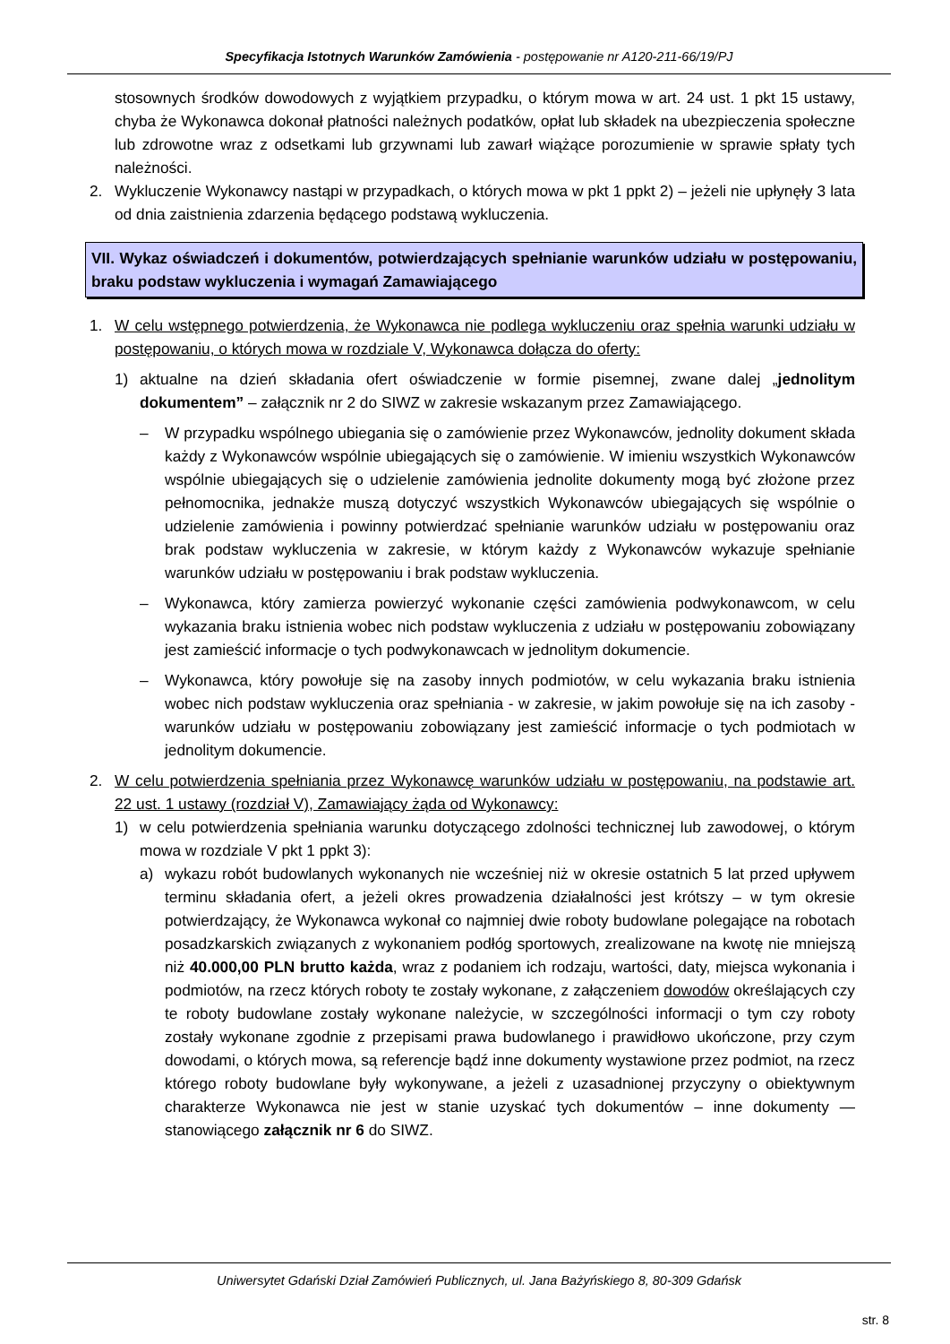Specyfikacja Istotnych Warunków Zamówienia - postępowanie nr A120-211-66/19/PJ
stosownych środków dowodowych z wyjątkiem przypadku, o którym mowa w art. 24 ust. 1 pkt 15 ustawy, chyba że Wykonawca dokonał płatności należnych podatków, opłat lub składek na ubezpieczenia społeczne lub zdrowotne wraz z odsetkami lub grzywnami lub zawarł wiążące porozumienie w sprawie spłaty tych należności.
2. Wykluczenie Wykonawcy nastąpi w przypadkach, o których mowa w pkt 1 ppkt 2) – jeżeli nie upłynęły 3 lata od dnia zaistnienia zdarzenia będącego podstawą wykluczenia.
VII. Wykaz oświadczeń i dokumentów, potwierdzających spełnianie warunków udziału w postępowaniu, braku podstaw wykluczenia i wymagań Zamawiającego
1. W celu wstępnego potwierdzenia, że Wykonawca nie podlega wykluczeniu oraz spełnia warunki udziału w postępowaniu, o których mowa w rozdziale V, Wykonawca dołącza do oferty:
1) aktualne na dzień składania ofert oświadczenie w formie pisemnej, zwane dalej „jednolitym dokumentem” – załącznik nr 2 do SIWZ w zakresie wskazanym przez Zamawiającego.
– W przypadku wspólnego ubiegania się o zamówienie przez Wykonawców, jednolity dokument składa każdy z Wykonawców wspólnie ubiegających się o zamówienie. W imieniu wszystkich Wykonawców wspólnie ubiegających się o udzielenie zamówienia jednolite dokumenty mogą być złożone przez pełnomocnika, jednakże muszą dotyczyć wszystkich Wykonawców ubiegających się wspólnie o udzielenie zamówienia i powinny potwierdzać spełnianie warunków udziału w postępowaniu oraz brak podstaw wykluczenia w zakresie, w którym każdy z Wykonawców wykazuje spełnianie warunków udziału w postępowaniu i brak podstaw wykluczenia.
– Wykonawca, który zamierza powierzyć wykonanie części zamówienia podwykonawcom, w celu wykazania braku istnienia wobec nich podstaw wykluczenia z udziału w postępowaniu zobowiązany jest zamieścić informacje o tych podwykonawcach w jednolitym dokumencie.
– Wykonawca, który powołuje się na zasoby innych podmiotów, w celu wykazania braku istnienia wobec nich podstaw wykluczenia oraz spełniania - w zakresie, w jakim powołuje się na ich zasoby - warunków udziału w postępowaniu zobowiązany jest zamieścić informacje o tych podmiotach w jednolitym dokumencie.
2. W celu potwierdzenia spełniania przez Wykonawcę warunków udziału w postępowaniu, na podstawie art. 22 ust. 1 ustawy (rozdział V), Zamawiający żąda od Wykonawcy:
1) w celu potwierdzenia spełniania warunku dotyczącego zdolności technicznej lub zawodowej, o którym mowa w rozdziale V pkt 1 ppkt 3):
a) wykazu robót budowlanych wykonanych nie wcześniej niż w okresie ostatnich 5 lat przed upływem terminu składania ofert, a jeżeli okres prowadzenia działalności jest krótszy – w tym okresie potwierdzający, że Wykonawca wykonał co najmniej dwie roboty budowlane polegające na robotach posadzkarskich związanych z wykonaniem podłóg sportowych, zrealizowane na kwotę nie mniejszą niż 40.000,00 PLN brutto każda, wraz z podaniem ich rodzaju, wartości, daty, miejsca wykonania i podmiotów, na rzecz których roboty te zostały wykonane, z załączeniem dowodów określających czy te roboty budowlane zostały wykonane należycie, w szczególności informacji o tym czy roboty zostały wykonane zgodnie z przepisami prawa budowlanego i prawidłowo ukończone, przy czym dowodami, o których mowa, są referencje bądź inne dokumenty wystawione przez podmiot, na rzecz którego roboty budowlane były wykonywane, a jeżeli z uzasadnionej przyczyny o obiektywnym charakterze Wykonawca nie jest w stanie uzyskać tych dokumentów – inne dokumenty — stanowiącego załącznik nr 6 do SIWZ.
Uniwersytet Gdański Dział Zamówień Publicznych, ul. Jana Bażyńskiego 8, 80-309 Gdańsk
str. 8